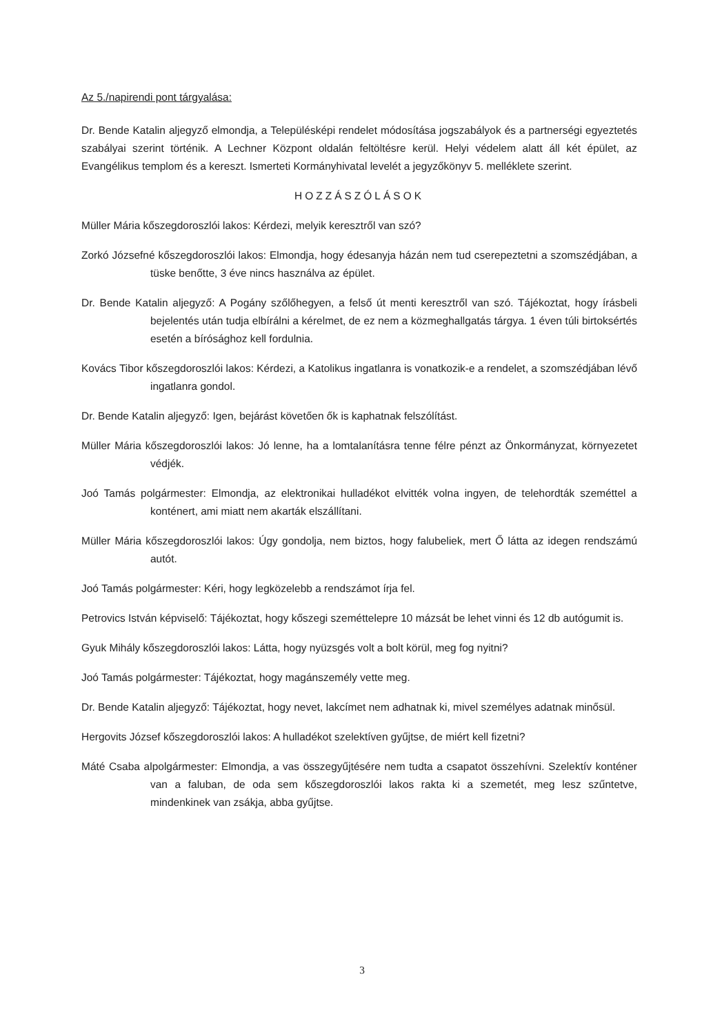Az 5./napirendi pont tárgyalása:
Dr. Bende Katalin aljegyző elmondja, a Településképi rendelet módosítása jogszabályok és a partnerségi egyeztetés szabályai szerint történik. A Lechner Központ oldalán feltöltésre kerül. Helyi védelem alatt áll két épület, az Evangélikus templom és a kereszt. Ismerteti Kormányhivatal levelét a jegyzőkönyv 5. melléklete szerint.
HOZZÁSZÓLÁSOK
Müller Mária kőszegdoroszlói lakos: Kérdezi, melyik keresztről van szó?
Zorkó Józsefné kőszegdoroszlói lakos: Elmondja, hogy édesanyja házán nem tud cserepeztetni a szomszédjában, a tüske benőtte, 3 éve nincs használva az épület.
Dr. Bende Katalin aljegyző: A Pogány szőlőhegyen, a felső út menti keresztről van szó. Tájékoztat, hogy írásbeli bejelentés után tudja elbírálni a kérelmet, de ez nem a közmeghallgatás tárgya. 1 éven túli birtoksértés esetén a bírósághoz kell fordulnia.
Kovács Tibor kőszegdoroszlói lakos: Kérdezi, a Katolikus ingatlanra is vonatkozik-e a rendelet, a szomszédjában lévő ingatlanra gondol.
Dr. Bende Katalin aljegyző: Igen, bejárást követően ők is kaphatnak felszólítást.
Müller Mária kőszegdoroszlói lakos: Jó lenne, ha a lomtalanításra tenne félre pénzt az Önkormányzat, környezetet védjék.
Joó Tamás polgármester: Elmondja, az elektronikai hulladékot elvitték volna ingyen, de telehordták szeméttel a konténert, ami miatt nem akarták elszállítani.
Müller Mária kőszegdoroszlói lakos: Úgy gondolja, nem biztos, hogy falubeliek, mert Ő látta az idegen rendszámú autót.
Joó Tamás polgármester: Kéri, hogy legközelebb a rendszámot írja fel.
Petrovics István képviselő: Tájékoztat, hogy kőszegi szeméttelepre 10 mázsát be lehet vinni és 12 db autógumit is.
Gyuk Mihály kőszegdoroszlói lakos: Látta, hogy nyüzsgés volt a bolt körül, meg fog nyitni?
Joó Tamás polgármester: Tájékoztat, hogy magánszemély vette meg.
Dr. Bende Katalin aljegyző: Tájékoztat, hogy nevet, lakcímet nem adhatnak ki, mivel személyes adatnak minősül.
Hergovits József kőszegdoroszlói lakos: A hulladékot szelektíven gyűjtse, de miért kell fizetni?
Máté Csaba alpolgármester: Elmondja, a vas összegyűjtésére nem tudta a csapatot összehívni. Szelektív konténer van a faluban, de oda sem kőszegdoroszlói lakos rakta ki a szemetét, meg lesz szűntetve, mindenkinek van zsákja, abba gyűjtse.
3